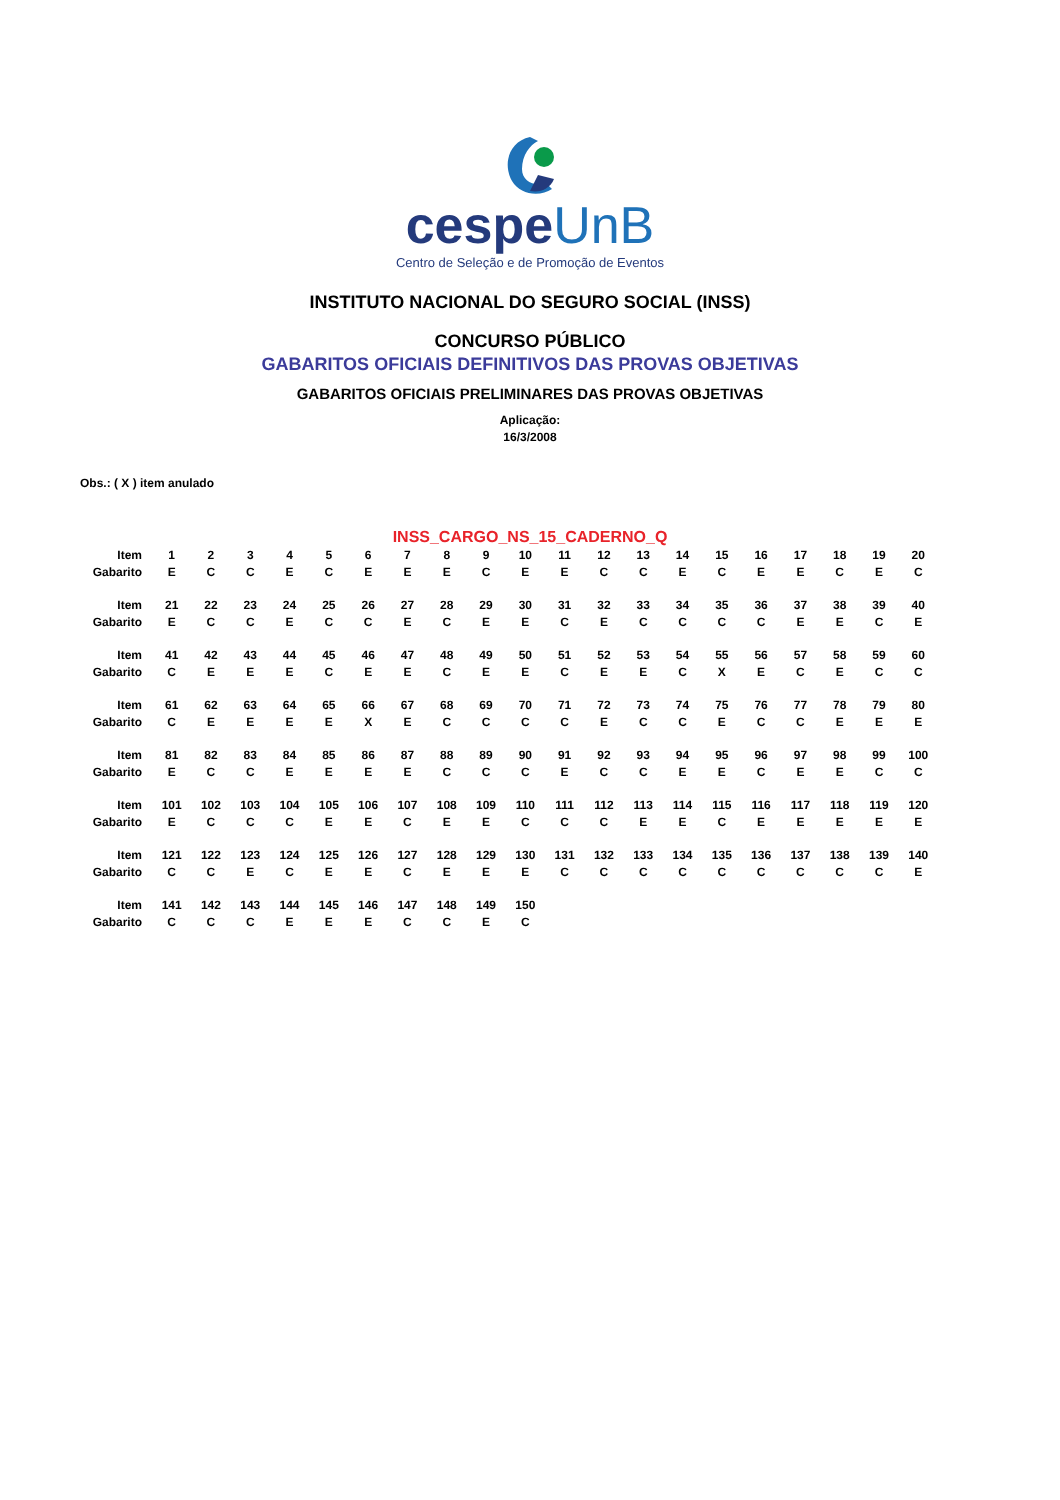cespeUnB
Centro de Seleção e de Promoção de Eventos
INSTITUTO NACIONAL DO SEGURO SOCIAL (INSS)
CONCURSO PÚBLICO
GABARITOS OFICIAIS DEFINITIVOS DAS PROVAS OBJETIVAS
GABARITOS OFICIAIS PRELIMINARES DAS PROVAS OBJETIVAS
Aplicação:
16/3/2008
Obs.: ( X ) item anulado
INSS_CARGO_NS_15_CADERNO_Q
| Item | 1 | 2 | 3 | 4 | 5 | 6 | 7 | 8 | 9 | 10 | 11 | 12 | 13 | 14 | 15 | 16 | 17 | 18 | 19 | 20 |
| Gabarito | E | C | C | E | C | E | E | E | C | E | E | C | C | E | C | E | E | C | E | C |
| Item | 21 | 22 | 23 | 24 | 25 | 26 | 27 | 28 | 29 | 30 | 31 | 32 | 33 | 34 | 35 | 36 | 37 | 38 | 39 | 40 |
| Gabarito | E | C | C | E | C | C | E | C | E | E | C | E | C | C | C | C | E | E | C | E |
| Item | 41 | 42 | 43 | 44 | 45 | 46 | 47 | 48 | 49 | 50 | 51 | 52 | 53 | 54 | 55 | 56 | 57 | 58 | 59 | 60 |
| Gabarito | C | E | E | E | C | E | E | C | E | E | C | E | E | C | X | E | C | E | C | C |
| Item | 61 | 62 | 63 | 64 | 65 | 66 | 67 | 68 | 69 | 70 | 71 | 72 | 73 | 74 | 75 | 76 | 77 | 78 | 79 | 80 |
| Gabarito | C | E | E | E | E | X | E | C | C | C | C | E | C | C | E | C | C | E | E | E |
| Item | 81 | 82 | 83 | 84 | 85 | 86 | 87 | 88 | 89 | 90 | 91 | 92 | 93 | 94 | 95 | 96 | 97 | 98 | 99 | 100 |
| Gabarito | E | C | C | E | E | E | E | C | C | C | E | C | C | E | E | C | E | E | C | C |
| Item | 101 | 102 | 103 | 104 | 105 | 106 | 107 | 108 | 109 | 110 | 111 | 112 | 113 | 114 | 115 | 116 | 117 | 118 | 119 | 120 |
| Gabarito | E | C | C | C | E | E | C | E | E | C | C | C | E | E | C | E | E | E | E | E |
| Item | 121 | 122 | 123 | 124 | 125 | 126 | 127 | 128 | 129 | 130 | 131 | 132 | 133 | 134 | 135 | 136 | 137 | 138 | 139 | 140 |
| Gabarito | C | C | E | C | E | E | C | E | E | E | C | C | C | C | C | C | C | C | C | E |
| Item | 141 | 142 | 143 | 144 | 145 | 146 | 147 | 148 | 149 | 150 | | | | | | | | | | |
| Gabarito | C | C | C | E | E | E | C | C | E | C | | | | | | | | | | |